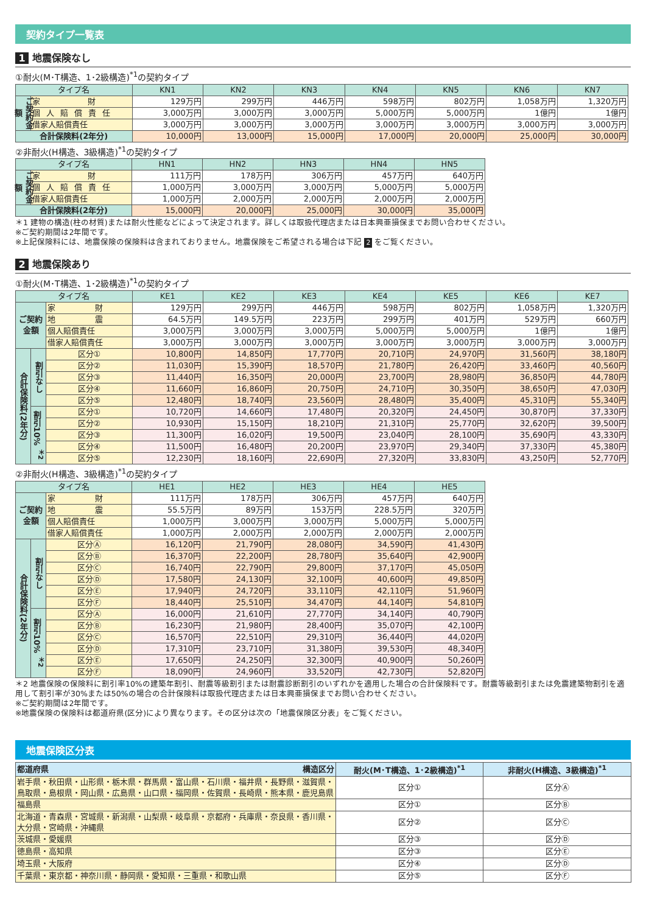契約タイプ一覧表
1 地震保険なし
①耐火(M･T構造、1･2級構造)<sup>*1</sup>の契約タイプ
| タイプ名 | | KN1 | KN2 | KN3 | KN4 | KN5 | KN6 | KN7 |
| --- | --- | --- | --- | --- | --- | --- | --- | --- |
| ご契約金額 | 家 財 | 129万円 | 299万円 | 446万円 | 598万円 | 802万円 | 1,058万円 | 1,320万円 |
| | 個人賠償責任 | 3,000万円 | 3,000万円 | 3,000万円 | 5,000万円 | 5,000万円 | 1億円 | 1億円 |
| | 借家人賠償責任 | 3,000万円 | 3,000万円 | 3,000万円 | 3,000万円 | 3,000万円 | 3,000万円 | 3,000万円 |
| 合計保険料(2年分) | | 10,000円 | 13,000円 | 15,000円 | 17,000円 | 20,000円 | 25,000円 | 30,000円 |
②非耐火(H構造、3級構造)<sup>*1</sup>の契約タイプ
| タイプ名 | | HN1 | HN2 | HN3 | HN4 | HN5 |
| --- | --- | --- | --- | --- | --- | --- |
| ご契約金額 | 家 財 | 111万円 | 178万円 | 306万円 | 457万円 | 640万円 |
| | 個人賠償責任 | 1,000万円 | 3,000万円 | 3,000万円 | 5,000万円 | 5,000万円 |
| | 借家人賠償責任 | 1,000万円 | 2,000万円 | 2,000万円 | 2,000万円 | 2,000万円 |
| 合計保険料(2年分) | | 15,000円 | 20,000円 | 25,000円 | 30,000円 | 35,000円 |
＊1 建物の構造(柱の材質)または耐火性能などによって決定されます。詳しくは取扱代理店または日本興亜損保までお問い合わせください。
※ご契約期間は2年間です。
※上記保険料には、地震保険の保険料は含まれておりません。地震保険をご希望される場合は下記 2 をご覧ください。
2 地震保険あり
①耐火(M･T構造、1･2級構造)<sup>*1</sup>の契約タイプ
| タイプ名 | | | KE1 | KE2 | KE3 | KE4 | KE5 | KE6 | KE7 |
| --- | --- | --- | --- | --- | --- | --- | --- | --- | --- |
| ご契約 金額 | | 家 財 | 129万円 | 299万円 | 446万円 | 598万円 | 802万円 | 1,058万円 | 1,320万円 |
| | | 地 震 | 64.5万円 | 149.5万円 | 223万円 | 299万円 | 401万円 | 529万円 | 660万円 |
| | | 個人賠償責任 | 3,000万円 | 3,000万円 | 3,000万円 | 5,000万円 | 5,000万円 | 1億円 | 1億円 |
| | | 借家人賠償責任 | 3,000万円 | 3,000万円 | 3,000万円 | 3,000万円 | 3,000万円 | 3,000万円 | 3,000万円 |
| 合計保険料(2年分) | 割引なし | 区分① | 10,800円 | 14,850円 | 17,770円 | 20,710円 | 24,970円 | 31,560円 | 38,180円 |
| | | 区分② | 11,030円 | 15,390円 | 18,570円 | 21,780円 | 26,420円 | 33,460円 | 40,560円 |
| | | 区分③ | 11,440円 | 16,350円 | 20,000円 | 23,700円 | 28,980円 | 36,850円 | 44,780円 |
| | | 区分④ | 11,660円 | 16,860円 | 20,750円 | 24,710円 | 30,350円 | 38,650円 | 47,030円 |
| | | 区分⑤ | 12,480円 | 18,740円 | 23,560円 | 28,480円 | 35,400円 | 45,310円 | 55,340円 |
| | 割引10% <sup>＊2</sup> | 区分① | 10,720円 | 14,660円 | 17,480円 | 20,320円 | 24,450円 | 30,870円 | 37,330円 |
| | | 区分② | 10,930円 | 15,150円 | 18,210円 | 21,310円 | 25,770円 | 32,620円 | 39,500円 |
| | | 区分③ | 11,300円 | 16,020円 | 19,500円 | 23,040円 | 28,100円 | 35,690円 | 43,330円 |
| | | 区分④ | 11,500円 | 16,480円 | 20,200円 | 23,970円 | 29,340円 | 37,330円 | 45,380円 |
| | | 区分⑤ | 12,230円 | 18,160円 | 22,690円 | 27,320円 | 33,830円 | 43,250円 | 52,770円 |
②非耐火(H構造、3級構造)<sup>*1</sup>の契約タイプ
| タイプ名 | | | HE1 | HE2 | HE3 | HE4 | HE5 |
| --- | --- | --- | --- | --- | --- | --- | --- |
| ご契約 金額 | | 家 財 | 111万円 | 178万円 | 306万円 | 457万円 | 640万円 |
| | | 地 震 | 55.5万円 | 89万円 | 153万円 | 228.5万円 | 320万円 |
| | | 個人賠償責任 | 1,000万円 | 3,000万円 | 3,000万円 | 5,000万円 | 5,000万円 |
| | | 借家人賠償責任 | 1,000万円 | 2,000万円 | 2,000万円 | 2,000万円 | 2,000万円 |
| 合計保険料(2年分) | 割引なし | 区分Ⓐ | 16,120円 | 21,790円 | 28,080円 | 34,590円 | 41,430円 |
| | | 区分Ⓑ | 16,370円 | 22,200円 | 28,780円 | 35,640円 | 42,900円 |
| | | 区分Ⓒ | 16,740円 | 22,790円 | 29,800円 | 37,170円 | 45,050円 |
| | | 区分Ⓓ | 17,580円 | 24,130円 | 32,100円 | 40,600円 | 49,850円 |
| | | 区分Ⓔ | 17,940円 | 24,720円 | 33,110円 | 42,110円 | 51,960円 |
| | | 区分Ⓕ | 18,440円 | 25,510円 | 34,470円 | 44,140円 | 54,810円 |
| | 割引10% <sup>＊2</sup> | 区分Ⓐ | 16,000円 | 21,610円 | 27,770円 | 34,140円 | 40,790円 |
| | | 区分Ⓑ | 16,230円 | 21,980円 | 28,400円 | 35,070円 | 42,100円 |
| | | 区分Ⓒ | 16,570円 | 22,510円 | 29,310円 | 36,440円 | 44,020円 |
| | | 区分Ⓓ | 17,310円 | 23,710円 | 31,380円 | 39,530円 | 48,340円 |
| | | 区分Ⓔ | 17,650円 | 24,250円 | 32,300円 | 40,900円 | 50,260円 |
| | | 区分Ⓕ | 18,090円 | 24,960円 | 33,520円 | 42,730円 | 52,820円 |
＊2 地震保険の保険料に割引率10%の建築年割引、耐震等級割引または耐震診断割引のいずれかを適用した場合の合計保険料です。耐震等級割引または免震建築物割引を適用して割引率が30%または50%の場合の合計保険料は取扱代理店または日本興亜損保までお問い合わせください。
※ご契約期間は2年間です。
※地震保険の保険料は都道府県(区分)により異なります。その区分は次の「地震保険区分表」をご覧ください。
地震保険区分表
| 都道府県 構造区分 | 耐火(M･T構造、1･2級構造)<sup>*1</sup> | 非耐火(H構造、3級構造)<sup>*1</sup> |
| --- | --- | --- |
| 岩手県・秋田県・山形県・栃木県・群馬県・富山県・石川県・福井県・長野県・滋賀県・鳥取県・島根県・岡山県・広島県・山口県・福岡県・佐賀県・長崎県・熊本県・鹿児島県 | 区分① | 区分Ⓐ |
| 福島県 | 区分① | 区分Ⓑ |
| 北海道・青森県・宮城県・新潟県・山梨県・岐阜県・京都府・兵庫県・奈良県・香川県・大分県・宮崎県・沖縄県 | 区分② | 区分Ⓒ |
| 茨城県・愛媛県 | 区分③ | 区分Ⓓ |
| 徳島県・高知県 | 区分③ | 区分Ⓔ |
| 埼玉県・大阪府 | 区分④ | 区分Ⓓ |
| 千葉県・東京都・神奈川県・静岡県・愛知県・三重県・和歌山県 | 区分⑤ | 区分Ⓕ |